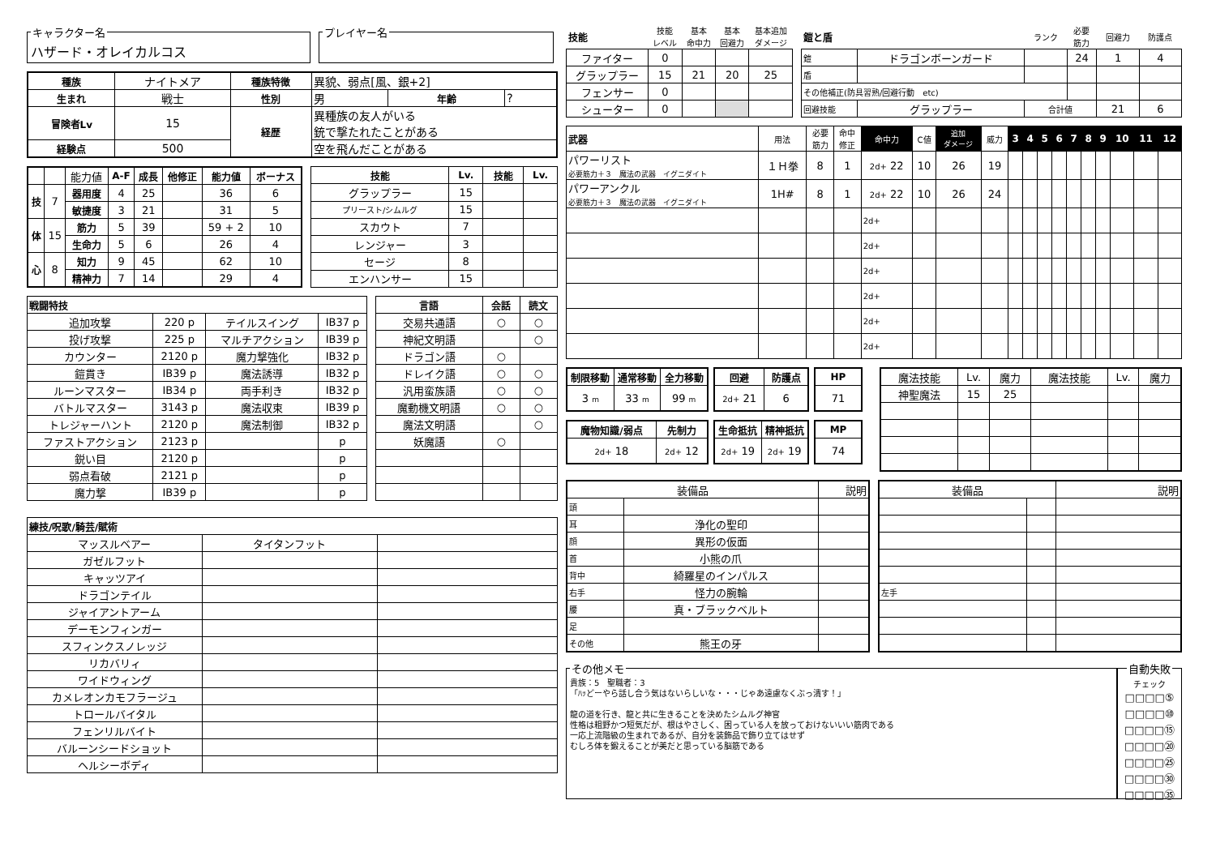キャラクター名
ハザード・オレイカルコス
プレイヤー名
| 種族 | ナイトメア | 種族特徴 | 異貌、弱点[風、銀+2] | | |
| 生まれ | 戦士 | 性別 | 男 | 年齢 | ? |
| 冒険者Lv | 15 | 経歴 | 異種族の友人がいる 銃で撃たれたことがある | | |
| 経験点 | 500 | | 空を飛んだことがある | | |
| | | 能力値 | A-F | 成長 | 他修正 | 能力値 | ボーナス |
| 技 | 7 | 器用度 | 4 | 25 | | 36 | 6 |
| | | 敏捷度 | 3 | 21 | | 31 | 5 |
| 体 | 15 | 筋力 | 5 | 39 | | 59 + 2 | 10 |
| | | 生命力 | 5 | 6 | | 26 | 4 |
| 心 | 8 | 知力 | 9 | 45 | | 62 | 10 |
| | | 精神力 | 7 | 14 | | 29 | 4 |
| 技能 | Lv. | 技能 | Lv. |
| --- | --- | --- | --- |
| グラップラー | 15 | | |
| プリースト/シムルグ | 15 | | |
| スカウト | 7 | | |
| レンジャー | 3 | | |
| セージ | 8 | | |
| エンハンサー | 15 | | |
| 戦闘特技 | | | |
| --- | --- | --- | --- |
| 追加攻撃 | 220 p | テイルスイング | IB37 p |
| 投げ攻撃 | 225 p | マルチアクション | IB39 p |
| カウンター | 2120 p | 魔力撃強化 | IB32 p |
| 鎧貫き | IB39 p | 魔法誘導 | IB32 p |
| ルーンマスター | IB34 p | 両手利き | IB32 p |
| バトルマスター | 3143 p | 魔法収束 | IB39 p |
| トレジャーハント | 2120 p | 魔法制御 | IB32 p |
| ファストアクション | 2123 p | | p |
| 鋭い目 | 2120 p | | p |
| 弱点看破 | 2121 p | | p |
| 魔力撃 | IB39 p | | p |
| 言語 | 会話 | 読文 |
| --- | --- | --- |
| 交易共通語 | ○ | ○ |
| 神紀文明語 | | ○ |
| ドラゴン語 | ○ | |
| ドレイク語 | ○ | ○ |
| 汎用蛮族語 | ○ | ○ |
| 魔動機文明語 | ○ | ○ |
| 魔法文明語 | | ○ |
| 妖魔語 | ○ | |
| 練技/呪歌/騎芸/賦術 | | |
| --- | --- | --- |
| マッスルベアー | タイタンフット | |
| ガゼルフット | | |
| キャッツアイ | | |
| ドラゴンテイル | | |
| ジャイアントアーム | | |
| デーモンフィンガー | | |
| スフィンクスノレッジ | | |
| リカバリィ | | |
| ワイドウィング | | |
| カメレオンカモフラージュ | | |
| トロールバイタル | | |
| フェンリルバイト | | |
| バルーンシードショット | | |
| ヘルシーボディ | | |
| 技能 | 技能 レベル | 基本 命中力 | 基本 回避力 | 基本追加 ダメージ |
| ファイター | 0 | | | |
| グラップラー | 15 | 21 | 20 | 25 |
| フェンサー | 0 | | | |
| シューター | 0 | | | |
| 鎧と盾 | | ランク | 必要 筋力 | 回避力 | 防護点 |
| 鎧 | ドラゴンボーンガード | | 24 | 1 | 4 |
| 盾 | | | | | |
| その他補正(防具習熟/回避行動 etc) | | | | | |
| 回避技能 | グラップラー | 合計値 | | 21 | 6 |
| 武器 | 用法 | 必要 筋力 | 命中 修正 | 命中力 | C値 | 追加 ダメージ | 威力 | 3 | 4 | 5 | 6 | 7 | 8 | 9 | 10 | 11 | 12 |
| パワーリスト 必要筋力＋３ 魔法の武器 イグニダイト | １Ｈ拳 | 8 | 1 | 2d+ 22 | 10 | 26 | 19 | | | | | | | | | | |
| パワーアンクル 必要筋力＋３ 魔法の武器 イグニダイト | 1H# | 8 | 1 | 2d+ 22 | 10 | 26 | 24 | | | | | | | | | | |
| | | | | 2d+ | | | | | | | | | | | | | |
| | | | | 2d+ | | | | | | | | | | | | | |
| | | | | 2d+ | | | | | | | | | | | | | |
| | | | | 2d+ | | | | | | | | | | | | | |
| | | | | 2d+ | | | | | | | | | | | | | |
| | | | | 2d+ | | | | | | | | | | | | | |
| 制限移動 | 通常移動 | 全力移動 |
| --- | --- | --- |
| 3 m | 33 m | 99 m |
| 回避 | 防護点 |
| --- | --- |
| 2d+ 21 | 6 |
| HP |
| --- |
| 71 |
| 魔物知識/弱点 | 先制力 |
| --- | --- |
| 2d+ 18 | 2d+ 12 |
| 生命抵抗 | 精神抵抗 |
| --- | --- |
| 2d+ 19 | 2d+ 19 |
| MP |
| --- |
| 74 |
| 魔法技能 | Lv. | 魔力 | 魔法技能 | Lv. | 魔力 |
| 神聖魔法 | 15 | 25 | | | |
| 装備品 | | 説明 |
| 頭 | | |
| 耳 | 浄化の聖印 | |
| 顔 | 異形の仮面 | |
| 首 | 小熊の爪 | |
| 背中 | 綺羅星のインパルス | |
| 右手 | 怪力の腕輪 | |
| 腰 | 真・ブラックベルト | |
| 足 | | |
| その他 | 熊王の牙 | |
| 装備品 | | 説明 |
| 左手 | | |
その他メモ
貴族：5　聖職者：3
「ﾊｯどーやら話し合う気はないらしいな・・・じゃあ遠慮なくぶっ潰す！」
龍の道を行き、龍と共に生きることを決めたシムルグ神官
性格は粗野かつ短気だが、根はやさしく、困っている人を放っておけないいい筋肉である
一応上流階級の生まれであるが、自分を装飾品で飾り立てはせず
むしろ体を鍛えることが美だと思っている脳筋である
自動失敗
チェック
□□□□⑤
□□□□⑩
□□□□⑮
□□□□⑳
□□□□㉕
□□□□㉚
□□□□㉟